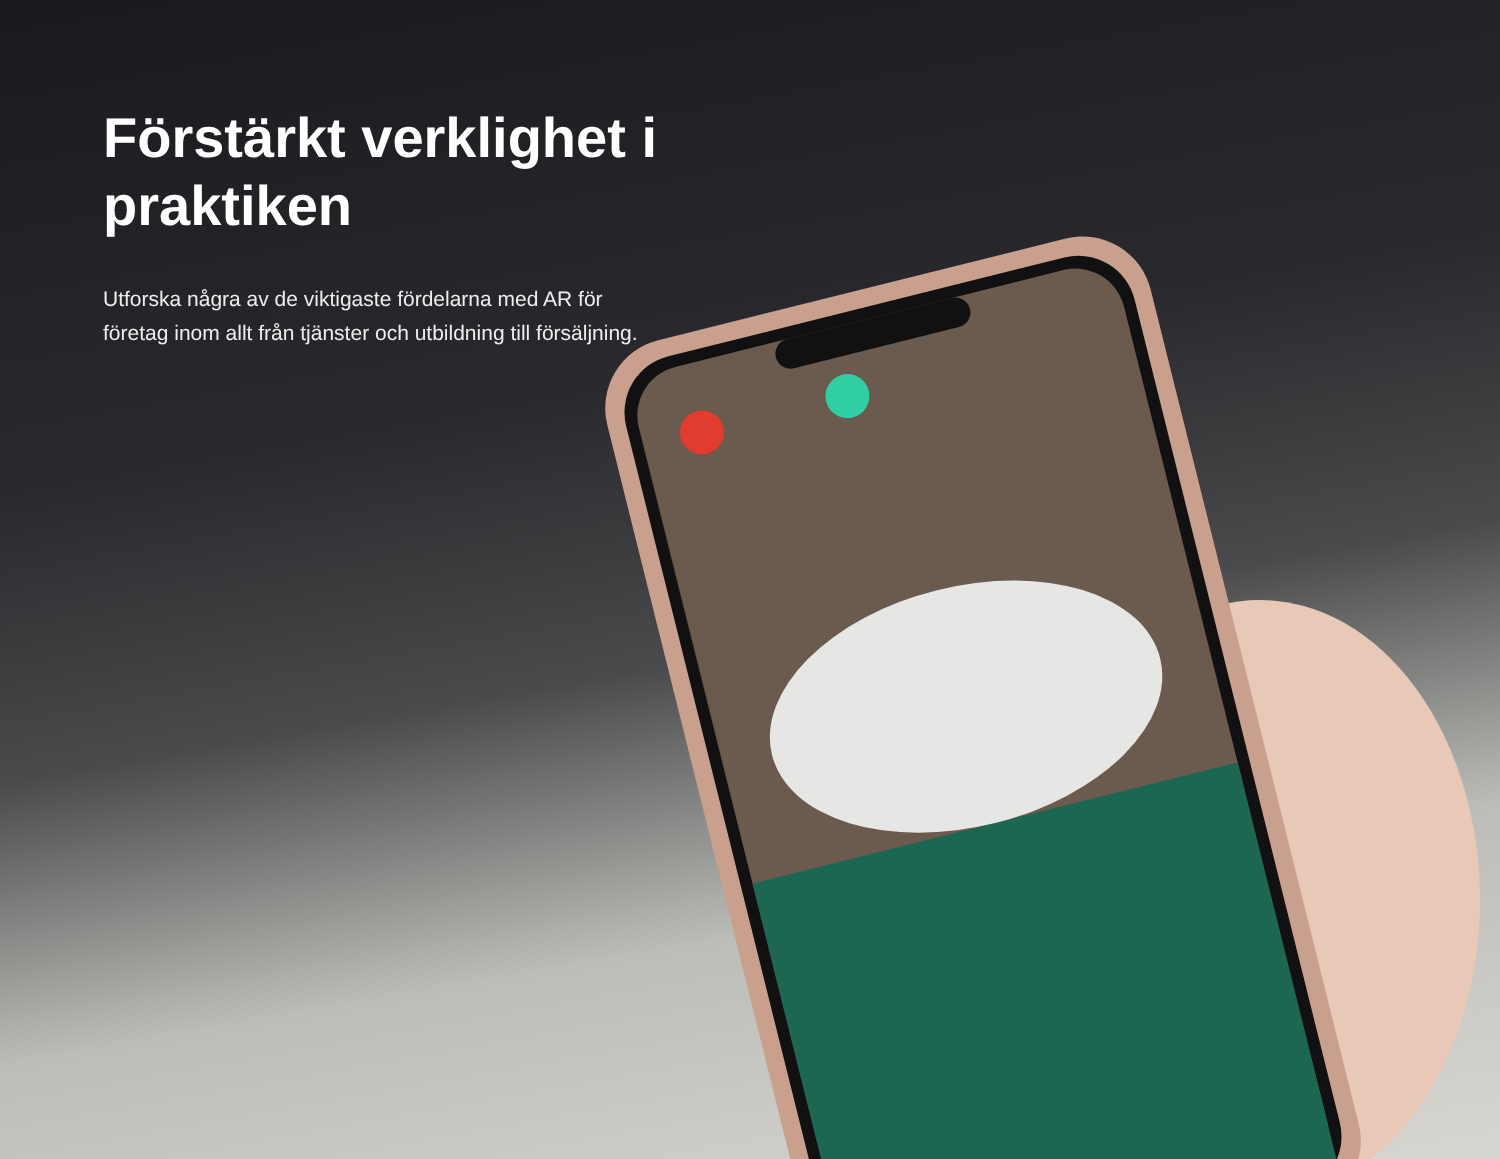Förstärkt verklighet i praktiken
Utforska några av de viktigaste fördelarna med AR för företag inom allt från tjänster och utbildning till försäljning.